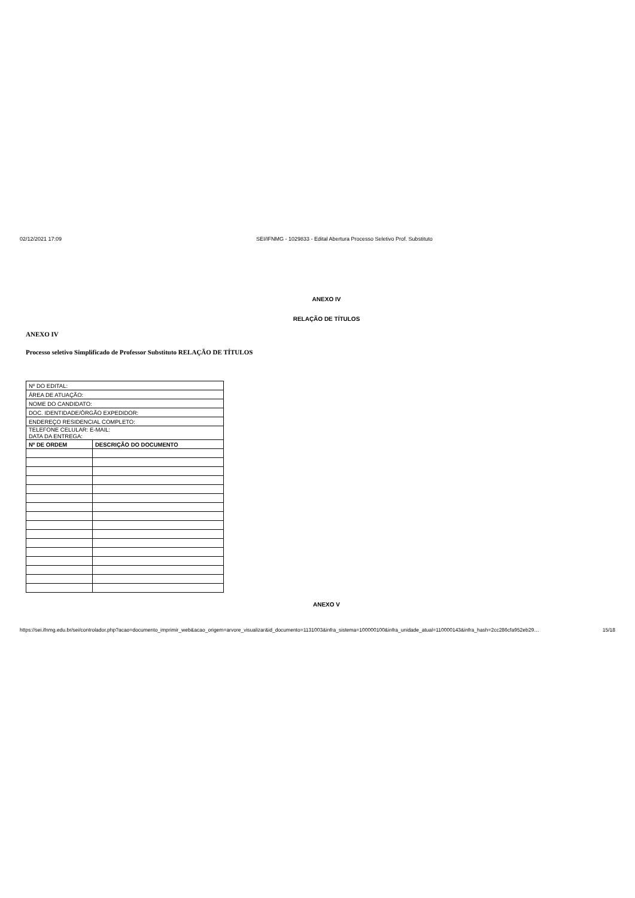02/12/2021 17:09 SEI/IFNMG - 1029833 - Edital Abertura Processo Seletivo Prof. Substituto
ANEXO IV
RELAÇÃO DE TÍTULOS
ANEXO IV
Processo seletivo Simplificado de Professor Substituto RELAÇÃO DE TÍTULOS
| Nº DO EDITAL: | |
| ÁREA DE ATUAÇÃO: | |
| NOME DO CANDIDATO: | |
| DOC. IDENTIDADE/ÓRGÃO EXPEDIDOR: | |
| ENDEREÇO RESIDENCIAL COMPLETO: | |
| TELEFONE CELULAR: E-MAIL: DATA DA ENTREGA: | |
| Nº DE ORDEM | DESCRIÇÃO DO DOCUMENTO |
ANEXO V
https://sei.ifnmg.edu.br/sei/controlador.php?acao=documento_imprimir_web&acao_origem=arvore_visualizar&id_documento=1131003&infra_sistema=100000100&infra_unidade_atual=110000143&infra_hash=2cc286cfa952eb29… 15/18